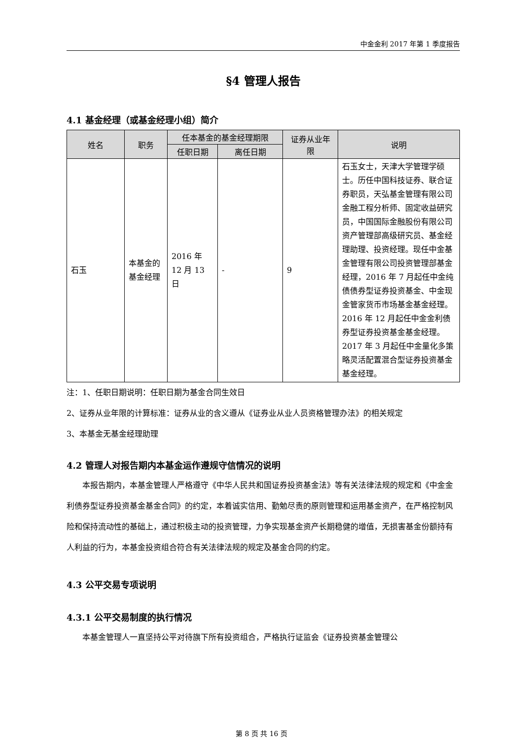中金金利 2017 年第 1 季度报告
§4 管理人报告
4.1 基金经理（或基金经理小组）简介
| 姓名 | 职务 | 任本基金的基金经理期限 | | 证券从业年限 | 说明 |
| --- | --- | --- | --- | --- | --- |
| | | 任职日期 | 离任日期 | | |
| 石玉 | 本基金的基金经理 | 2016 年 12 月 13 日 | - | 9 | 石玉女士，天津大学管理学硕士。历任中国科技证券、联合证券职员，天弘基金管理有限公司金融工程分析师、固定收益研究员，中国国际金融股份有限公司资产管理部高级研究员、基金经理助理、投资经理。现任中金基金管理有限公司投资管理部基金经理，2016 年 7 月起任中金纯债债券型证券投资基金、中金现金管家货币市场基金基金经理。2016 年 12 月起任中金金利债券型证券投资基金基金经理。2017 年 3 月起任中金量化多策略灵活配置混合型证券投资基金基金经理。 |
注：1、任职日期说明：任职日期为基金合同生效日
2、证券从业年限的计算标准：证券从业的含义遵从《证券业从业人员资格管理办法》的相关规定
3、本基金无基金经理助理
4.2 管理人对报告期内本基金运作遵规守信情况的说明
本报告期内，本基金管理人严格遵守《中华人民共和国证券投资基金法》等有关法律法规的规定和《中金金利债券型证券投资基金基金合同》的约定，本着诚实信用、勤勉尽责的原则管理和运用基金资产，在严格控制风险和保持流动性的基础上，通过积极主动的投资管理，力争实现基金资产长期稳健的增值，无损害基金份额持有人利益的行为，本基金投资组合符合有关法律法规的规定及基金合同的约定。
4.3 公平交易专项说明
4.3.1 公平交易制度的执行情况
本基金管理人一直坚持公平对待旗下所有投资组合，严格执行证监会《证券投资基金管理公
第 8 页 共 16 页